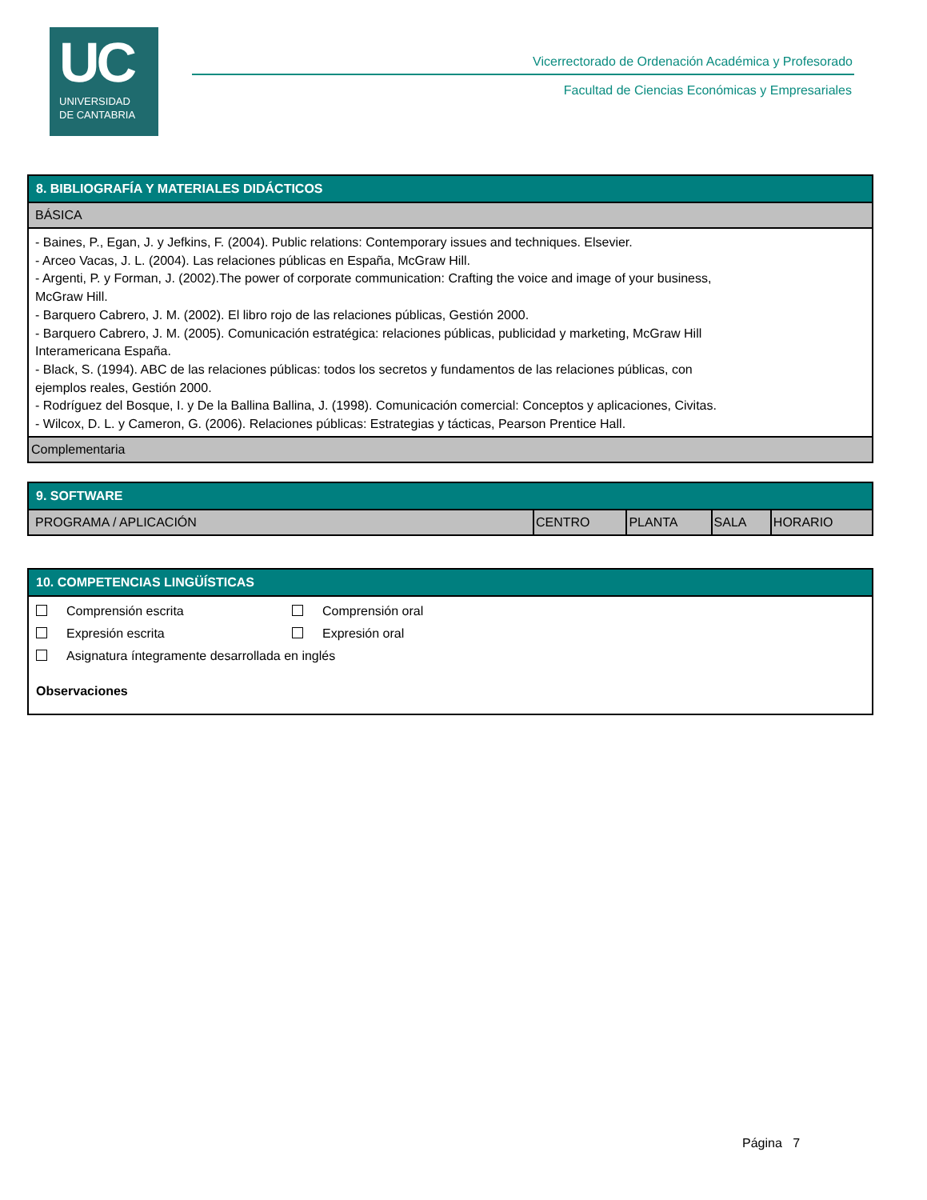UC
UNIVERSIDAD
DE CANTABRIA
Vicerrectorado de Ordenación Académica y Profesorado
Facultad de Ciencias Económicas y Empresariales
8. BIBLIOGRAFÍA Y MATERIALES DIDÁCTICOS
BÁSICA
- Baines, P., Egan, J. y Jefkins, F. (2004). Public relations: Contemporary issues and techniques. Elsevier.
- Arceo Vacas, J. L. (2004). Las relaciones públicas en España, McGraw Hill.
- Argenti, P. y Forman, J. (2002).The power of corporate communication: Crafting the voice and image of your business,
McGraw Hill.
- Barquero Cabrero, J. M. (2002). El libro rojo de las relaciones públicas, Gestión 2000.
- Barquero Cabrero, J. M. (2005). Comunicación estratégica: relaciones públicas, publicidad y marketing, McGraw Hill
Interamericana España.
- Black, S. (1994). ABC de las relaciones públicas: todos los secretos y fundamentos de las relaciones públicas, con
ejemplos reales, Gestión 2000.
- Rodríguez del Bosque, I. y De la Ballina Ballina, J. (1998). Comunicación comercial: Conceptos y aplicaciones, Civitas.
- Wilcox, D. L. y Cameron, G. (2006). Relaciones públicas: Estrategias y tácticas, Pearson Prentice Hall.
Complementaria
9. SOFTWARE
| PROGRAMA / APLICACIÓN | CENTRO | PLANTA | SALA | HORARIO |
10. COMPETENCIAS LINGÜÍSTICAS
Comprensión escrita Comprensión oral
Expresión escrita Expresión oral
Asignatura íntegramente desarrollada en inglés
Observaciones
Página 7